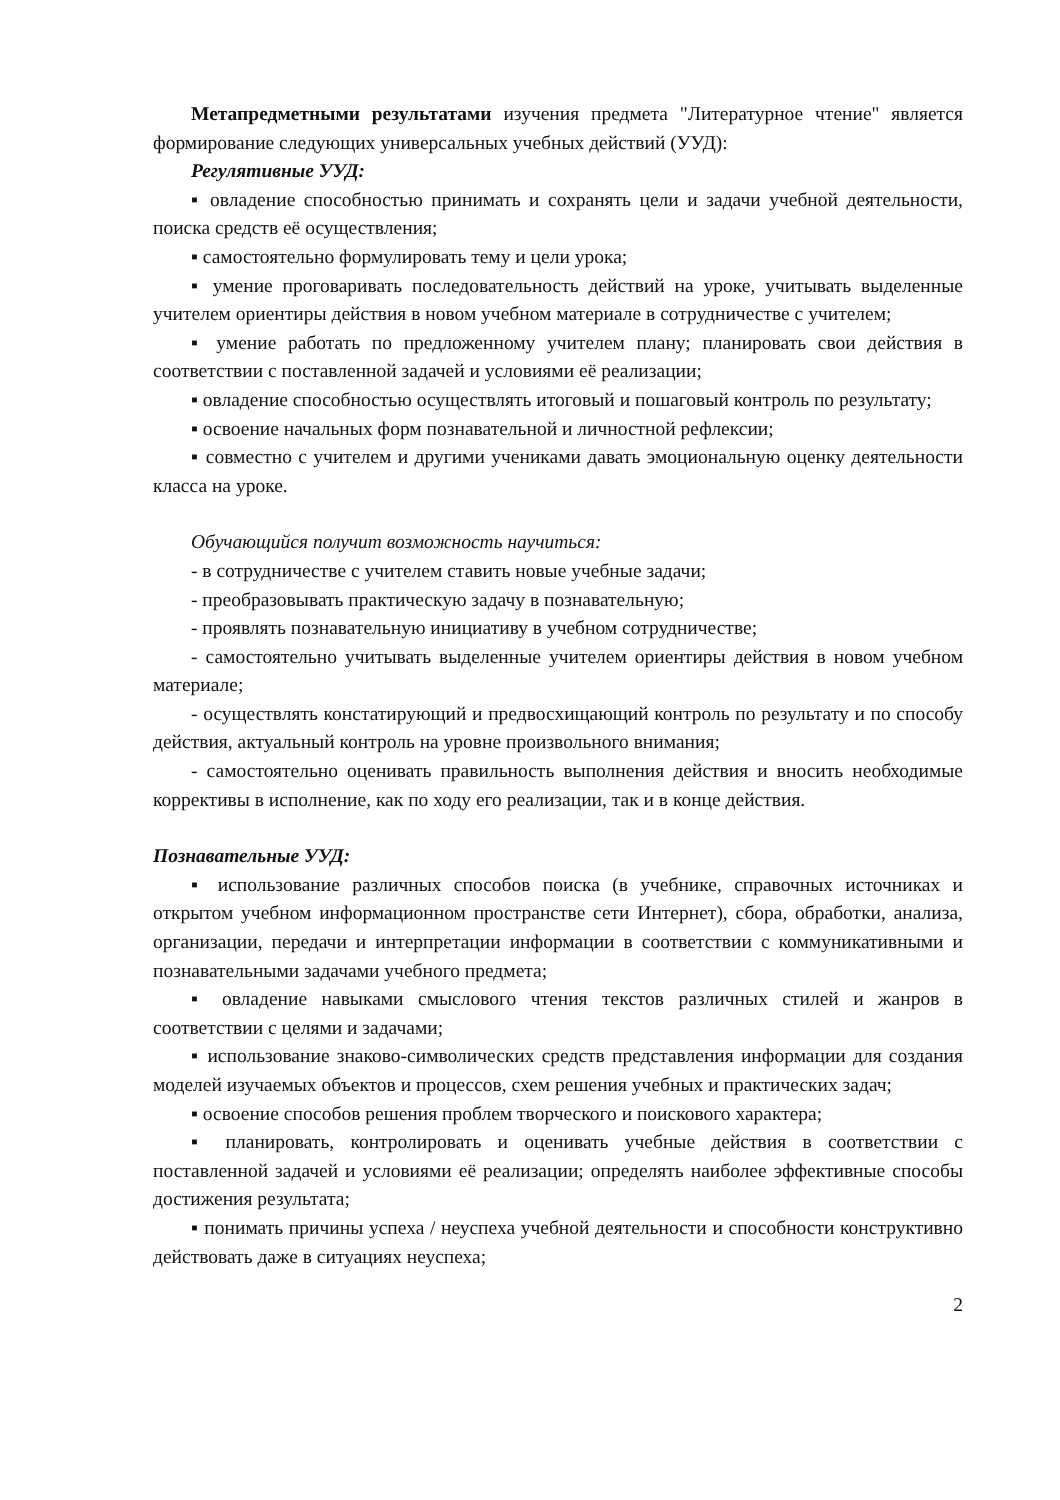Метапредметными результатами изучения предмета "Литературное чтение" является формирование следующих универсальных учебных действий (УУД):
Регулятивные УУД:
▪ овладение способностью принимать и сохранять цели и задачи учебной деятельности, поиска средств её осуществления;
▪ самостоятельно формулировать тему и цели урока;
▪ умение проговаривать последовательность действий на уроке, учитывать выделенные учителем ориентиры действия в новом учебном материале в сотрудничестве с учителем;
▪ умение работать по предложенному учителем плану; планировать свои действия в соответствии с поставленной задачей и условиями её реализации;
▪ овладение способностью осуществлять итоговый и пошаговый контроль по результату;
▪ освоение начальных форм познавательной и личностной рефлексии;
▪ совместно с учителем и другими учениками давать эмоциональную оценку деятельности класса на уроке.
Обучающийся получит возможность научиться:
- в сотрудничестве с учителем ставить новые учебные задачи;
- преобразовывать практическую задачу в познавательную;
- проявлять познавательную инициативу в учебном сотрудничестве;
- самостоятельно учитывать выделенные учителем ориентиры действия в новом учебном материале;
- осуществлять констатирующий и предвосхищающий контроль по результату и по способу действия, актуальный контроль на уровне произвольного внимания;
- самостоятельно оценивать правильность выполнения действия и вносить необходимые коррективы в исполнение, как по ходу его реализации, так и в конце действия.
Познавательные УУД:
▪ использование различных способов поиска (в учебнике, справочных источниках и открытом учебном информационном пространстве сети Интернет), сбора, обработки, анализа, организации, передачи и интерпретации информации в соответствии с коммуникативными и познавательными задачами учебного предмета;
▪ овладение навыками смыслового чтения текстов различных стилей и жанров в соответствии с целями и задачами;
▪ использование знаково-символических средств представления информации для создания моделей изучаемых объектов и процессов, схем решения учебных и практических задач;
▪ освоение способов решения проблем творческого и поискового характера;
▪ планировать, контролировать и оценивать учебные действия в соответствии с поставленной задачей и условиями её реализации; определять наиболее эффективные способы достижения результата;
▪ понимать причины успеха / неуспеха учебной деятельности и способности конструктивно действовать даже в ситуациях неуспеха;
2